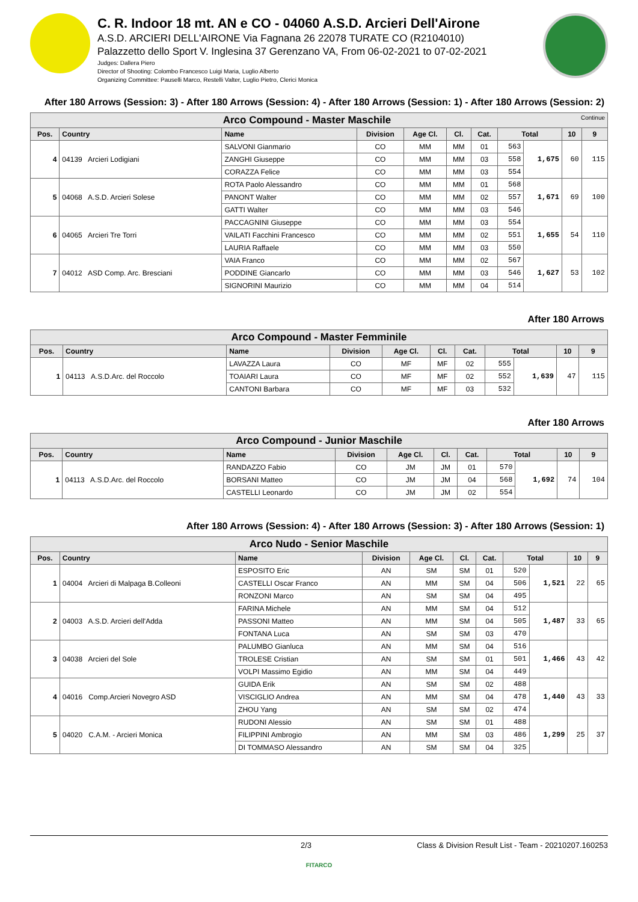C. R. Indoor 18 mt. AN e CO - 04060 A.S.D. Arcieri Dell'Airone
A.S.D. ARCIERI DELL'AIRONE Via Fagnana 26 22078 TURATE CO (R2104010)
Palazzetto dello Sport V. Inglesina 37 Gerenzano VA, From 06-02-2021 to 07-02-2021
Judges: Dallera Piero
Director of Shooting: Colombo Francesco Luigi Maria, Luglio Alberto
Organizing Committee: Pauselli Marco, Restelli Valter, Luglio Pietro, Clerici Monica
After 180 Arrows (Session: 3) - After 180 Arrows (Session: 4) - After 180 Arrows (Session: 1) - After 180 Arrows (Session: 2)
| Arco Compound - Master Maschile Continue | | | | | | | | | | |
| --- | --- | --- | --- | --- | --- | --- | --- | --- | --- | --- |
| Pos. | Country | Name | Division | Age Cl. | Cl. | Cat. | Total | | 10 | 9 |
| 4 | 04139 Arcieri Lodigiani | SALVONI Gianmario | CO | MM | MM | 01 | 563 | 1,675 | 60 | 115 |
| | | ZANGHI Giuseppe | CO | MM | MM | 03 | 558 | | | |
| | | CORAZZA Felice | CO | MM | MM | 03 | 554 | | | |
| 5 | 04068 A.S.D. Arcieri Solese | ROTA Paolo Alessandro | CO | MM | MM | 01 | 568 | 1,671 | 69 | 100 |
| | | PANONT Walter | CO | MM | MM | 02 | 557 | | | |
| | | GATTI Walter | CO | MM | MM | 03 | 546 | | | |
| 6 | 04065 Arcieri Tre Torri | PACCAGNINI Giuseppe | CO | MM | MM | 03 | 554 | 1,655 | 54 | 110 |
| | | VAILATI Facchini Francesco | CO | MM | MM | 02 | 551 | | | |
| | | LAURIA Raffaele | CO | MM | MM | 03 | 550 | | | |
| 7 | 04012 ASD Comp. Arc. Bresciani | VAIA Franco | CO | MM | MM | 02 | 567 | 1,627 | 53 | 102 |
| | | PODDINE Giancarlo | CO | MM | MM | 03 | 546 | | | |
| | | SIGNORINI Maurizio | CO | MM | MM | 04 | 514 | | | |
After 180 Arrows
| Arco Compound - Master Femminile | | | | | | | | | | |
| --- | --- | --- | --- | --- | --- | --- | --- | --- | --- | --- |
| Pos. | Country | Name | Division | Age Cl. | Cl. | Cat. | Total | | 10 | 9 |
| 1 | 04113 A.S.D.Arc. del Roccolo | LAVAZZA Laura | CO | MF | MF | 02 | 555 | 1,639 | 47 | 115 |
| | | TOAIARI Laura | CO | MF | MF | 02 | 552 | | | |
| | | CANTONI Barbara | CO | MF | MF | 03 | 532 | | | |
After 180 Arrows
| Arco Compound - Junior Maschile | | | | | | | | | | |
| --- | --- | --- | --- | --- | --- | --- | --- | --- | --- | --- |
| Pos. | Country | Name | Division | Age Cl. | Cl. | Cat. | Total | | 10 | 9 |
| 1 | 04113 A.S.D.Arc. del Roccolo | RANDAZZO Fabio | CO | JM | JM | 01 | 570 | 1,692 | 74 | 104 |
| | | BORSANI Matteo | CO | JM | JM | 04 | 568 | | | |
| | | CASTELLI Leonardo | CO | JM | JM | 02 | 554 | | | |
After 180 Arrows (Session: 4) - After 180 Arrows (Session: 3) - After 180 Arrows (Session: 1)
| Arco Nudo - Senior Maschile | | | | | | | | | | |
| --- | --- | --- | --- | --- | --- | --- | --- | --- | --- | --- |
| Pos. | Country | Name | Division | Age Cl. | Cl. | Cat. | Total | | 10 | 9 |
| 1 | 04004 Arcieri di Malpaga B.Colleoni | ESPOSITO Eric | AN | SM | SM | 01 | 520 | 1,521 | 22 | 65 |
| | | CASTELLI Oscar Franco | AN | MM | SM | 04 | 506 | | | |
| | | RONZONI Marco | AN | SM | SM | 04 | 495 | | | |
| 2 | 04003 A.S.D. Arcieri dell'Adda | FARINA Michele | AN | MM | SM | 04 | 512 | 1,487 | 33 | 65 |
| | | PASSONI Matteo | AN | MM | SM | 04 | 505 | | | |
| | | FONTANA Luca | AN | SM | SM | 03 | 470 | | | |
| 3 | 04038 Arcieri del Sole | PALUMBO Gianluca | AN | MM | SM | 04 | 516 | 1,466 | 43 | 42 |
| | | TROLESE Cristian | AN | SM | SM | 01 | 501 | | | |
| | | VOLPI Massimo Egidio | AN | MM | SM | 04 | 449 | | | |
| 4 | 04016 Comp.Arcieri Novegro ASD | GUIDA Erik | AN | SM | SM | 02 | 488 | 1,440 | 43 | 33 |
| | | VISCIGLIO Andrea | AN | MM | SM | 04 | 478 | | | |
| | | ZHOU Yang | AN | SM | SM | 02 | 474 | | | |
| 5 | 04020 C.A.M. - Arcieri Monica | RUDONI Alessio | AN | SM | SM | 01 | 488 | 1,299 | 25 | 37 |
| | | FILIPPINI Ambrogio | AN | MM | SM | 03 | 486 | | | |
| | | DI TOMMASO Alessandro | AN | SM | SM | 04 | 325 | | | |
2/3 Class & Division Result List - Team - 20210207.160253
FITARCO